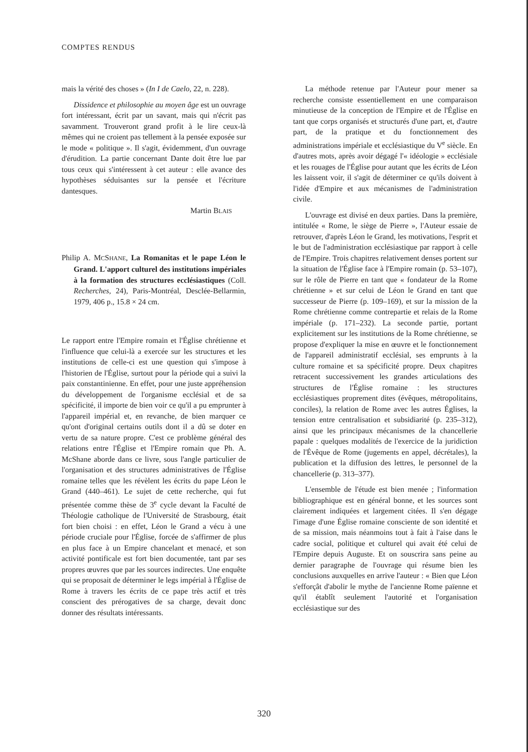COMPTES RENDUS
mais la vérité des choses » (In I de Caelo, 22, n. 228).
Dissidence et philosophie au moyen âge est un ouvrage fort intéressant, écrit par un savant, mais qui n'écrit pas savamment. Trouveront grand profit à le lire ceux-là mêmes qui ne croient pas tellement à la pensée exposée sur le mode « politique ». Il s'agit, évidemment, d'un ouvrage d'érudition. La partie concernant Dante doit être lue par tous ceux qui s'intéressent à cet auteur : elle avance des hypothèses séduisantes sur la pensée et l'écriture dantesques.
Martin BLAIS
Philip A. MCSHANE, La Romanitas et le pape Léon le Grand. L'apport culturel des institutions impériales à la formation des structures ecclésiastiques (Coll. Recherches, 24), Paris-Montréal, Desclée-Bellarmin, 1979, 406 p., 15.8 × 24 cm.
Le rapport entre l'Empire romain et l'Église chrétienne et l'influence que celui-là a exercée sur les structures et les institutions de celle-ci est une question qui s'impose à l'historien de l'Église, surtout pour la période qui a suivi la paix constantinienne. En effet, pour une juste appréhension du développement de l'organisme ecclésial et de sa spécificité, il importe de bien voir ce qu'il a pu emprunter à l'appareil impérial et, en revanche, de bien marquer ce qu'ont d'original certains outils dont il a dû se doter en vertu de sa nature propre. C'est ce problème général des relations entre l'Église et l'Empire romain que Ph. A. McShane aborde dans ce livre, sous l'angle particulier de l'organisation et des structures administratives de l'Église romaine telles que les révèlent les écrits du pape Léon le Grand (440–461). Le sujet de cette recherche, qui fut présentée comme thèse de 3<sup>e</sup> cycle devant la Faculté de Théologie catholique de l'Université de Strasbourg, était fort bien choisi : en effet, Léon le Grand a vécu à une période cruciale pour l'Église, forcée de s'affirmer de plus en plus face à un Empire chancelant et menacé, et son activité pontificale est fort bien documentée, tant par ses propres œuvres que par les sources indirectes. Une enquête qui se proposait de déterminer le legs impérial à l'Église de Rome à travers les écrits de ce pape très actif et très conscient des prérogatives de sa charge, devait donc donner des résultats intéressants.
La méthode retenue par l'Auteur pour mener sa recherche consiste essentiellement en une comparaison minutieuse de la conception de l'Empire et de l'Église en tant que corps organisés et structurés d'une part, et, d'autre part, de la pratique et du fonctionnement des administrations impériale et ecclésiastique du V<sup>e</sup> siècle. En d'autres mots, après avoir dégagé l'« idéologie » ecclésiale et les rouages de l'Église pour autant que les écrits de Léon les laissent voir, il s'agit de déterminer ce qu'ils doivent à l'idée d'Empire et aux mécanismes de l'administration civile.
L'ouvrage est divisé en deux parties. Dans la première, intitulée « Rome, le siège de Pierre », l'Auteur essaie de retrouver, d'après Léon le Grand, les motivations, l'esprit et le but de l'administration ecclésiastique par rapport à celle de l'Empire. Trois chapitres relativement denses portent sur la situation de l'Église face à l'Empire romain (p. 53–107), sur le rôle de Pierre en tant que « fondateur de la Rome chrétienne » et sur celui de Léon le Grand en tant que successeur de Pierre (p. 109–169), et sur la mission de la Rome chrétienne comme contrepartie et relais de la Rome impériale (p. 171–232). La seconde partie, portant explicitement sur les institutions de la Rome chrétienne, se propose d'expliquer la mise en œuvre et le fonctionnement de l'appareil administratif ecclésial, ses emprunts à la culture romaine et sa spécificité propre. Deux chapitres retracent successivement les grandes articulations des structures de l'Église romaine : les structures ecclésiastiques proprement dites (évêques, métropolitains, conciles), la relation de Rome avec les autres Églises, la tension entre centralisation et subsidiarité (p. 235–312), ainsi que les principaux mécanismes de la chancellerie papale : quelques modalités de l'exercice de la juridiction de l'Évêque de Rome (jugements en appel, décrétales), la publication et la diffusion des lettres, le personnel de la chancellerie (p. 313–377).
L'ensemble de l'étude est bien menée ; l'information bibliographique est en général bonne, et les sources sont clairement indiquées et largement citées. Il s'en dégage l'image d'une Église romaine consciente de son identité et de sa mission, mais néanmoins tout à fait à l'aise dans le cadre social, politique et culturel qui avait été celui de l'Empire depuis Auguste. Et on souscrira sans peine au dernier paragraphe de l'ouvrage qui résume bien les conclusions auxquelles en arrive l'auteur : « Bien que Léon s'efforçât d'abolir le mythe de l'ancienne Rome païenne et qu'il établît seulement l'autorité et l'organisation ecclésiastique sur des
320